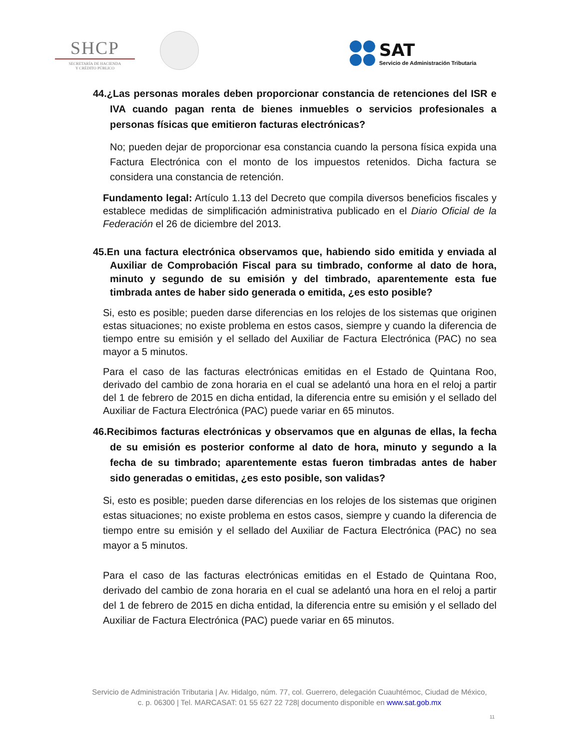SHCP
SECRETARÍA DE HACIENDA
Y CRÉDITO PÚBLICO
SAT
Servicio de Administración Tributaria
44.¿Las personas morales deben proporcionar constancia de retenciones del ISR e IVA cuando pagan renta de bienes inmuebles o servicios profesionales a personas físicas que emitieron facturas electrónicas?
No; pueden dejar de proporcionar esa constancia cuando la persona física expida una Factura Electrónica con el monto de los impuestos retenidos. Dicha factura se considera una constancia de retención.
Fundamento legal: Artículo 1.13 del Decreto que compila diversos beneficios fiscales y establece medidas de simplificación administrativa publicado en el Diario Oficial de la Federación el 26 de diciembre del 2013.
45.En una factura electrónica observamos que, habiendo sido emitida y enviada al Auxiliar de Comprobación Fiscal para su timbrado, conforme al dato de hora, minuto y segundo de su emisión y del timbrado, aparentemente esta fue timbrada antes de haber sido generada o emitida, ¿es esto posible?
Si, esto es posible; pueden darse diferencias en los relojes de los sistemas que originen estas situaciones; no existe problema en estos casos, siempre y cuando la diferencia de tiempo entre su emisión y el sellado del Auxiliar de Factura Electrónica (PAC) no sea mayor a 5 minutos.
Para el caso de las facturas electrónicas emitidas en el Estado de Quintana Roo, derivado del cambio de zona horaria en el cual se adelantó una hora en el reloj a partir del 1 de febrero de 2015 en dicha entidad, la diferencia entre su emisión y el sellado del Auxiliar de Factura Electrónica (PAC) puede variar en 65 minutos.
46.Recibimos facturas electrónicas y observamos que en algunas de ellas, la fecha de su emisión es posterior conforme al dato de hora, minuto y segundo a la fecha de su timbrado; aparentemente estas fueron timbradas antes de haber sido generadas o emitidas, ¿es esto posible, son validas?
Si, esto es posible; pueden darse diferencias en los relojes de los sistemas que originen estas situaciones; no existe problema en estos casos, siempre y cuando la diferencia de tiempo entre su emisión y el sellado del Auxiliar de Factura Electrónica (PAC) no sea mayor a 5 minutos.
Para el caso de las facturas electrónicas emitidas en el Estado de Quintana Roo, derivado del cambio de zona horaria en el cual se adelantó una hora en el reloj a partir del 1 de febrero de 2015 en dicha entidad, la diferencia entre su emisión y el sellado del Auxiliar de Factura Electrónica (PAC) puede variar en 65 minutos.
Servicio de Administración Tributaria | Av. Hidalgo, núm. 77, col. Guerrero, delegación Cuauhtémoc, Ciudad de México,
c. p. 06300 | Tel. MARCASAT: 01 55 627 22 728| documento disponible en www.sat.gob.mx
11